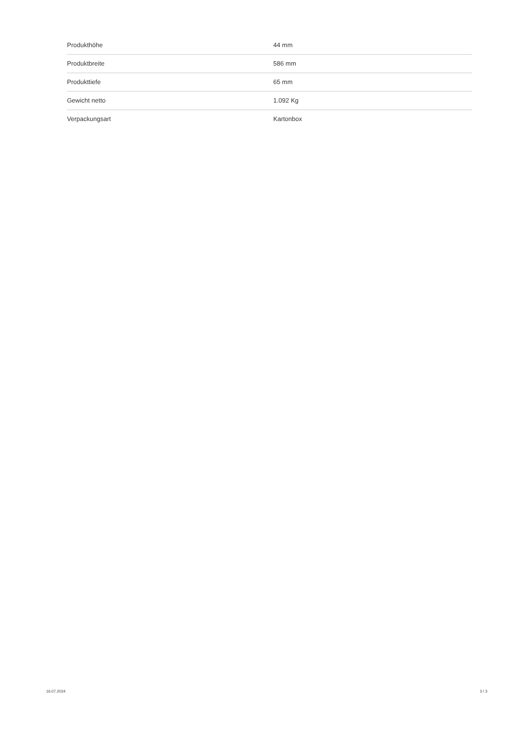| Produkthöhe | 44 mm |
| Produktbreite | 586 mm |
| Produkttiefe | 65 mm |
| Gewicht netto | 1.092 Kg |
| Verpackungsart | Kartonbox |
16.07.2024 3 / 3